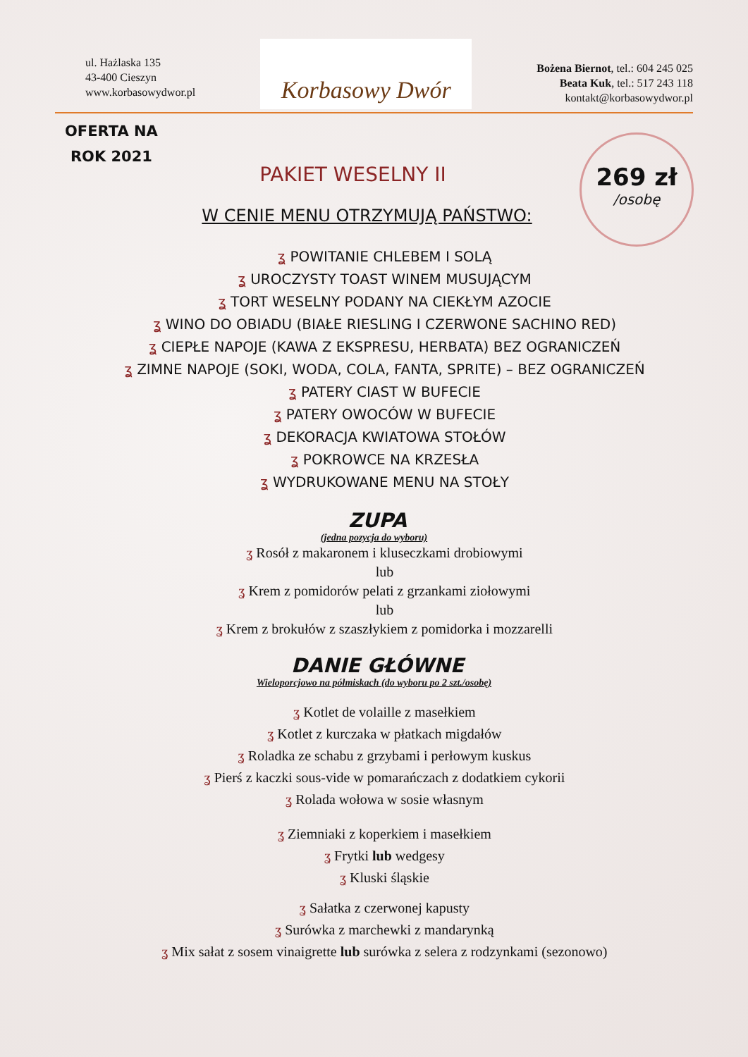ul. Hażlaska 135
43-400 Cieszyn
www.korbasowydwor.pl
Korbasowy Dwór
Bożena Biernot, tel.: 604 245 025
Beata Kuk, tel.: 517 243 118
kontakt@korbasowydwor.pl
OFERTA NA
ROK 2021
269 zł
/osobę
PAKIET WESELNY II
W CENIE MENU OTRZYMUJĄ PAŃSTWO:
ʓ POWITANIE CHLEBEM I SOLĄ
ʓ UROCZYSTY TOAST WINEM MUSUJĄCYM
ʓ TORT WESELNY PODANY NA CIEKŁYM AZOCIE
ʓ WINO DO OBIADU (BIAŁE RIESLING I CZERWONE SACHINO RED)
ʓ CIEPŁE NAPOJE (KAWA Z EKSPRESU, HERBATA) BEZ OGRANICZEŃ
ʓ ZIMNE NAPOJE (SOKI, WODA, COLA, FANTA, SPRITE) – BEZ OGRANICZEŃ
ʓ PATERY CIAST W BUFECIE
ʓ PATERY OWOCÓW W BUFECIE
ʓ DEKORACJA KWIATOWA STOŁÓW
ʓ POKROWCE NA KRZESŁA
ʓ WYDRUKOWANE MENU NA STOŁY
ZUPA
(jedna pozycja do wyboru)
ʓ Rosół z makaronem i kluseczkami drobiowymi
lub
ʓ Krem z pomidorów pelati z grzankami ziołowymi
lub
ʓ Krem z brokułów z szaszłykiem z pomidorka i mozzarelli
DANIE GŁÓWNE
Wieloporcjowo na półmiskach (do wyboru po 2 szt./osobę)
ʓ Kotlet de volaille z masełkiem
ʓ Kotlet z kurczaka w płatkach migdałów
ʓ Roladka ze schabu z grzybami i perłowym kuskus
ʓ Pierś z kaczki sous-vide w pomarańczach z dodatkiem cykorii
ʓ Rolada wołowa w sosie własnym
ʓ Ziemniaki z koperkiem i masełkiem
ʓ Frytki lub wedgesy
ʓ Kluski śląskie
ʓ Sałatka z czerwonej kapusty
ʓ Surówka z marchewki z mandarynką
ʓ Mix sałat z sosem vinaigrette lub surówka z selera z rodzynkami (sezonowo)